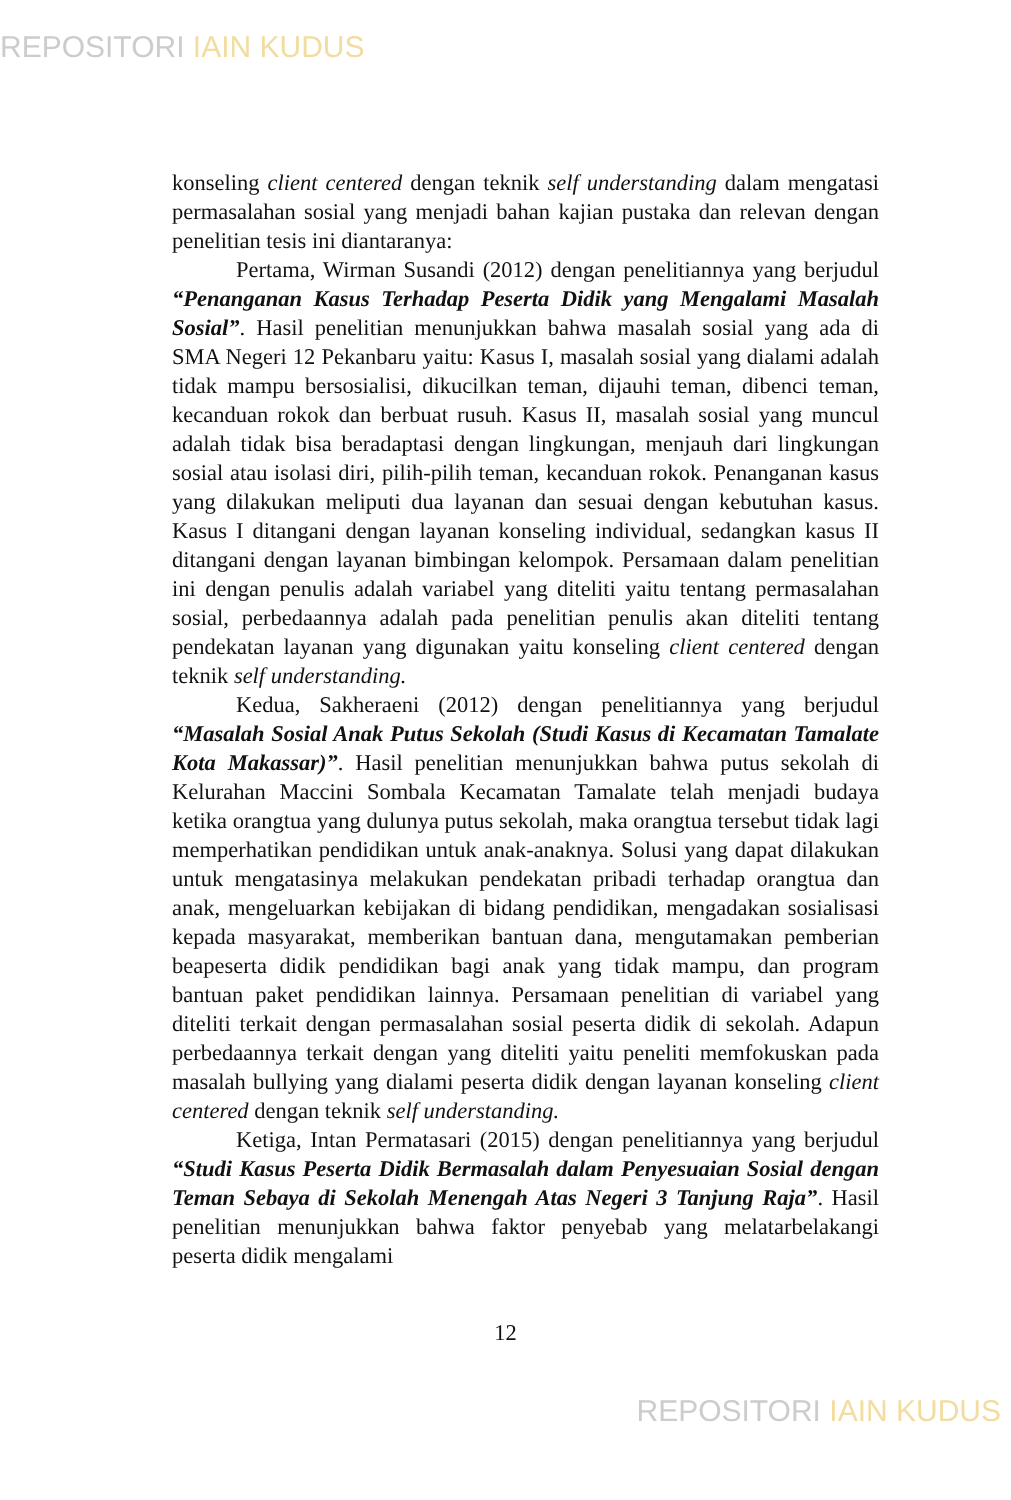REPOSITORI IAIN KUDUS
konseling client centered dengan teknik self understanding dalam mengatasi permasalahan sosial yang menjadi bahan kajian pustaka dan relevan dengan penelitian tesis ini diantaranya:
Pertama, Wirman Susandi (2012) dengan penelitiannya yang berjudul “Penanganan Kasus Terhadap Peserta Didik yang Mengalami Masalah Sosial”. Hasil penelitian menunjukkan bahwa masalah sosial yang ada di SMA Negeri 12 Pekanbaru yaitu: Kasus I, masalah sosial yang dialami adalah tidak mampu bersosialisi, dikucilkan teman, dijauhi teman, dibenci teman, kecanduan rokok dan berbuat rusuh. Kasus II, masalah sosial yang muncul adalah tidak bisa beradaptasi dengan lingkungan, menjauh dari lingkungan sosial atau isolasi diri, pilih-pilih teman, kecanduan rokok. Penanganan kasus yang dilakukan meliputi dua layanan dan sesuai dengan kebutuhan kasus. Kasus I ditangani dengan layanan konseling individual, sedangkan kasus II ditangani dengan layanan bimbingan kelompok. Persamaan dalam penelitian ini dengan penulis adalah variabel yang diteliti yaitu tentang permasalahan sosial, perbedaannya adalah pada penelitian penulis akan diteliti tentang pendekatan layanan yang digunakan yaitu konseling client centered dengan teknik self understanding.
Kedua, Sakheraeni (2012) dengan penelitiannya yang berjudul “Masalah Sosial Anak Putus Sekolah (Studi Kasus di Kecamatan Tamalate Kota Makassar)”. Hasil penelitian menunjukkan bahwa putus sekolah di Kelurahan Maccini Sombala Kecamatan Tamalate telah menjadi budaya ketika orangtua yang dulunya putus sekolah, maka orangtua tersebut tidak lagi memperhatikan pendidikan untuk anak-anaknya. Solusi yang dapat dilakukan untuk mengatasinya melakukan pendekatan pribadi terhadap orangtua dan anak, mengeluarkan kebijakan di bidang pendidikan, mengadakan sosialisasi kepada masyarakat, memberikan bantuan dana, mengutamakan pemberian beapeserta didik pendidikan bagi anak yang tidak mampu, dan program bantuan paket pendidikan lainnya. Persamaan penelitian di variabel yang diteliti terkait dengan permasalahan sosial peserta didik di sekolah. Adapun perbedaannya terkait dengan yang diteliti yaitu peneliti memfokuskan pada masalah bullying yang dialami peserta didik dengan layanan konseling client centered dengan teknik self understanding.
Ketiga, Intan Permatasari (2015) dengan penelitiannya yang berjudul “Studi Kasus Peserta Didik Bermasalah dalam Penyesuaian Sosial dengan Teman Sebaya di Sekolah Menengah Atas Negeri 3 Tanjung Raja”. Hasil penelitian menunjukkan bahwa faktor penyebab yang melatarbelakangi peserta didik mengalami
12
REPOSITORI IAIN KUDUS